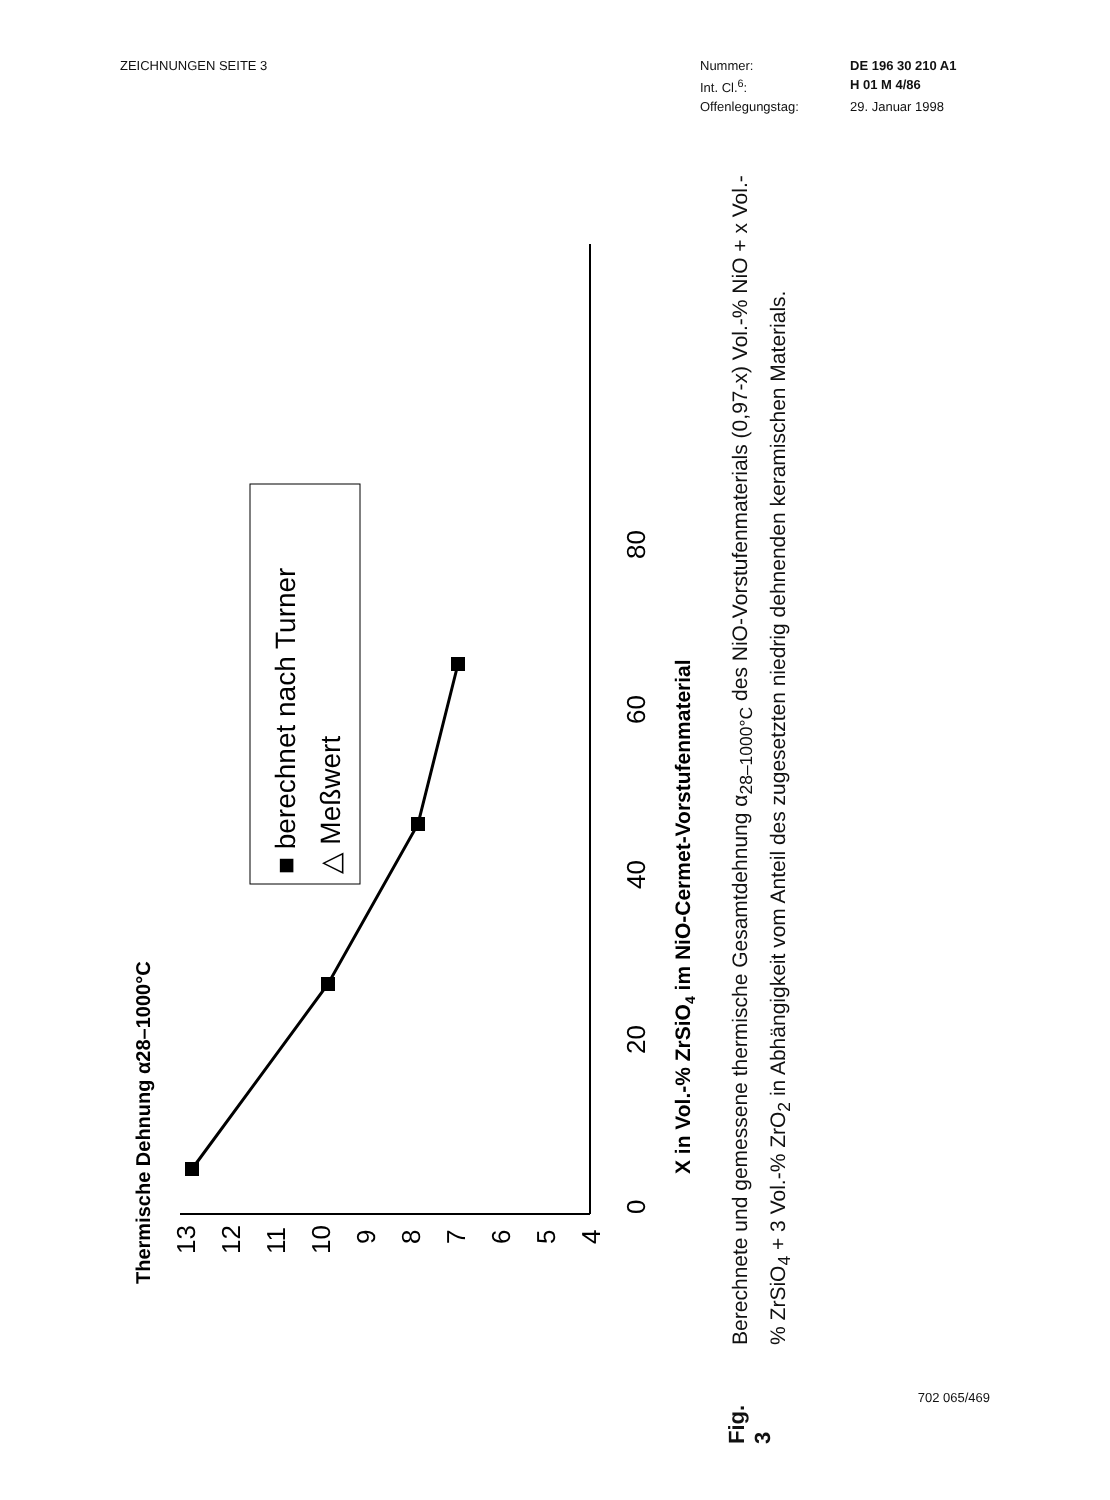ZEICHNUNGEN SEITE 3 Nummer:
DE 196 30 210 A1
Int. Cl.<sup>6</sup>:
H 01 M 4/86
Offenlegungstag:
29. Januar 1998
Thermische Dehnung α28–1000°C
13
12
11
10
9
8
7
6
5
4
0
20
40
60
80
■ berechnet nach Turner
△ Meßwert
X in Vol.-% ZrSiO4 im NiO-Cermet-Vorstufenmaterial
Fig. 3
Berechnete und gemessene thermische Gesamtdehnung α<sub>28–1000°C</sub> des NiO-Vorstufenmaterials (0,97-x) Vol.-% NiO + x Vol.-% ZrSiO<sub>4</sub> + 3 Vol.-% ZrO<sub>2</sub> in Abhängigkeit vom Anteil des zugesetzten niedrig dehnenden keramischen Materials.
702 065/469